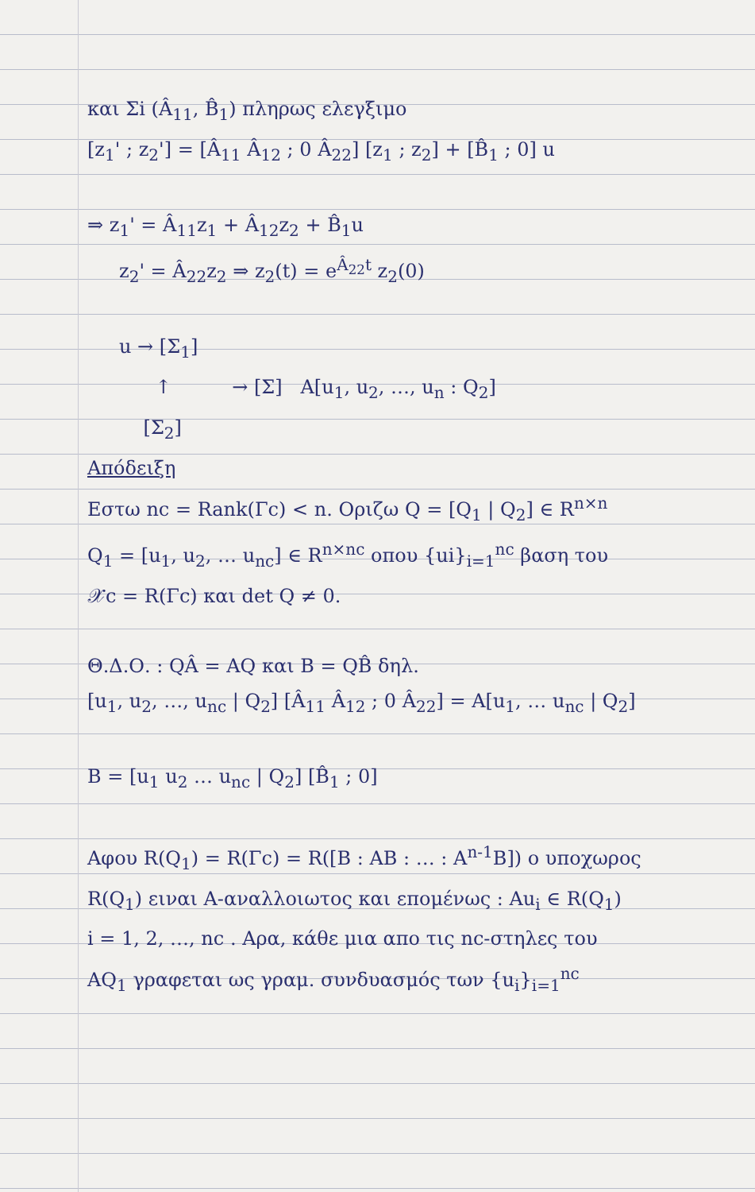και Σi (Â<sub>11</sub>, B̂<sub>1</sub>) πληρως ελεγξιμο
[z<sub>1</sub>' ; z<sub>2</sub>'] = [Â<sub>11</sub> Â<sub>12</sub> ; 0 Â<sub>22</sub>] [z<sub>1</sub> ; z<sub>2</sub>] + [B̂<sub>1</sub> ; 0] u
⇒ z<sub>1</sub>' = Â<sub>11</sub>z<sub>1</sub> + Â<sub>12</sub>z<sub>2</sub> + B̂<sub>1</sub>u
z<sub>2</sub>' = Â<sub>22</sub>z<sub>2</sub> ⇒ z<sub>2</sub>(t) = e<sup>Â<sub>22</sub>t</sup> z<sub>2</sub>(0)
u → [Σ<sub>1</sub>]
↑ → [Σ] A[u<sub>1</sub>, u<sub>2</sub>, …, u<sub>n</sub> : Q<sub>2</sub>]
[Σ<sub>2</sub>]
Απόδειξη
Εστω nc = Rank(Γc) < n. Οριζω Q = [Q<sub>1</sub> | Q<sub>2</sub>] ∈ R<sup>n×n</sup>
Q<sub>1</sub> = [u<sub>1</sub>, u<sub>2</sub>, … u<sub>nc</sub>] ∈ R<sup>n×nc</sup> οπου {ui}<sub>i=1</sub><sup>nc</sup> βαση του
𝒳c = R(Γc) και det Q ≠ 0.
Θ.Δ.Ο. : QÂ = AQ και B = QB̂ δηλ.
[u<sub>1</sub>, u<sub>2</sub>, …, u<sub>nc</sub> | Q<sub>2</sub>] [Â<sub>11</sub> Â<sub>12</sub> ; 0 Â<sub>22</sub>] = A[u<sub>1</sub>, … u<sub>nc</sub> | Q<sub>2</sub>]
B = [u<sub>1</sub> u<sub>2</sub> … u<sub>nc</sub> | Q<sub>2</sub>] [B̂<sub>1</sub> ; 0]
Αφου R(Q<sub>1</sub>) = R(Γc) = R([B : AB : … : A<sup>n-1</sup>B]) ο υποχωρος
R(Q<sub>1</sub>) ειναι A-αναλλοιωτος και επομένως : Au<sub>i</sub> ∈ R(Q<sub>1</sub>)
i = 1, 2, …, nc . Αρα, κάθε μια απο τις nc-στηλες του
AQ<sub>1</sub> γραφεται ως γραμ. συνδυασμός των {u<sub>i</sub>}<sub>i=1</sub><sup>nc</sup>